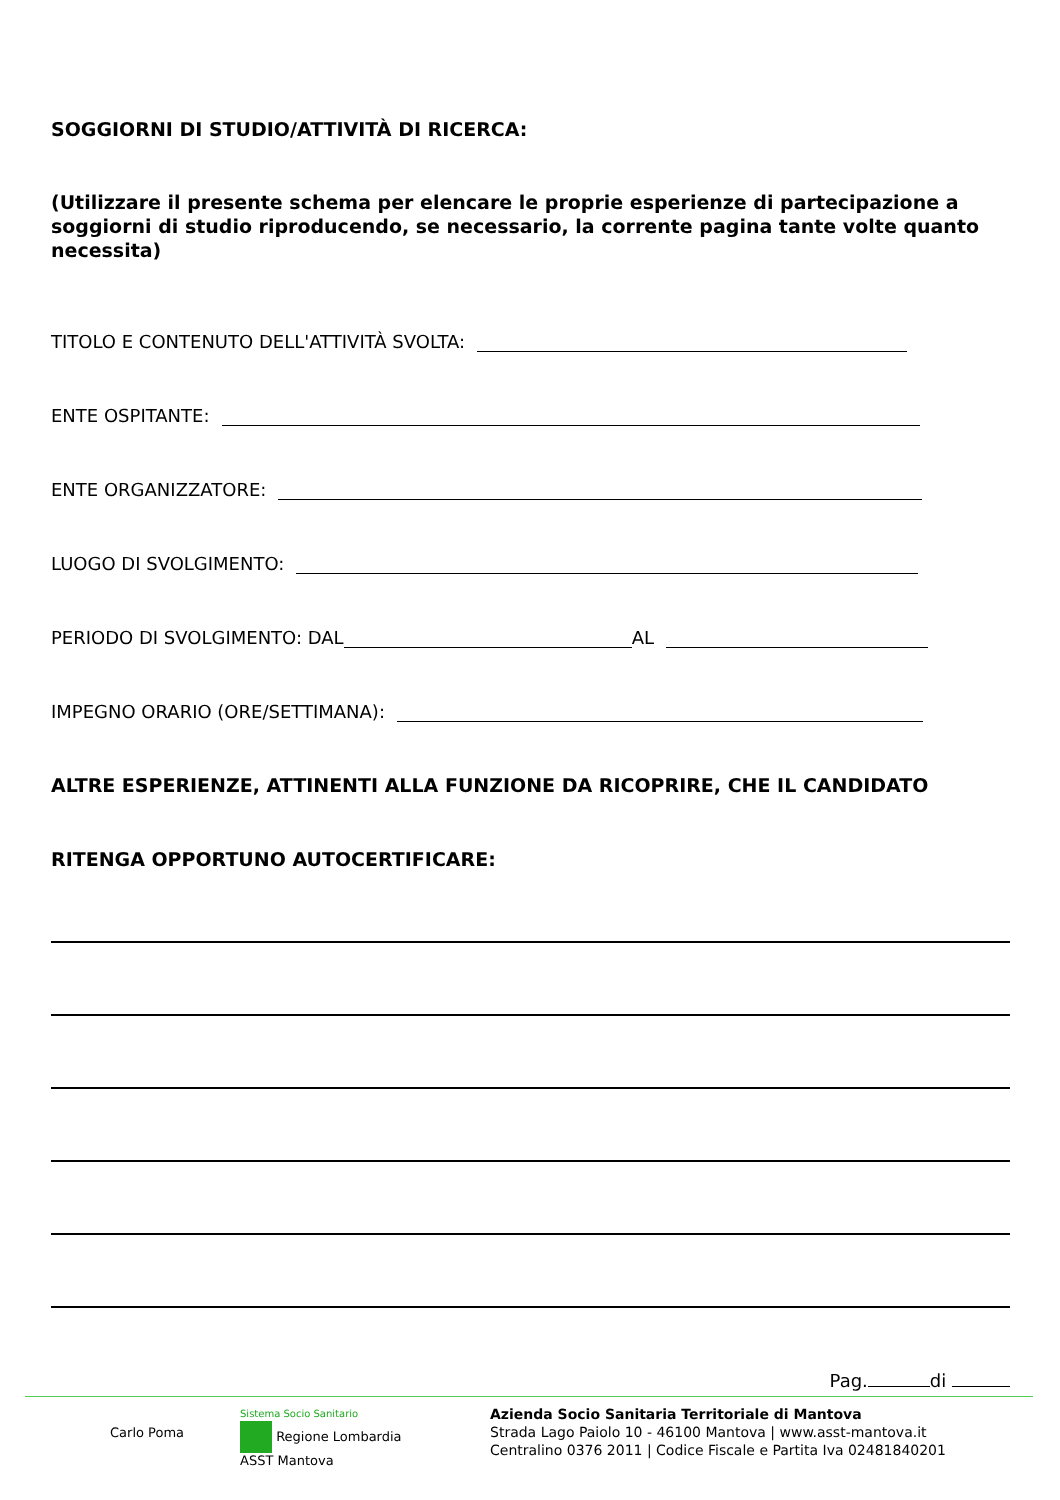SOGGIORNI DI STUDIO/ATTIVITÀ DI RICERCA:
(Utilizzare il presente schema per elencare le proprie esperienze di partecipazione a soggiorni di studio riproducendo, se necessario, la corrente pagina tante volte quanto necessita)
TITOLO E CONTENUTO DELL'ATTIVITÀ SVOLTA:
ENTE OSPITANTE:
ENTE ORGANIZZATORE:
LUOGO DI SVOLGIMENTO:
PERIODO DI SVOLGIMENTO: DAL AL
IMPEGNO ORARIO (ORE/SETTIMANA):
ALTRE ESPERIENZE, ATTINENTI ALLA FUNZIONE DA RICOPRIRE, CHE IL CANDIDATO
RITENGA OPPORTUNO AUTOCERTIFICARE:
Pag. di
Carlo Poma
Sistema Socio Sanitario
Regione Lombardia
ASST Mantova
Azienda Socio Sanitaria Territoriale di Mantova
Strada Lago Paiolo 10 - 46100 Mantova | www.asst-mantova.it
Centralino 0376 2011 | Codice Fiscale e Partita Iva 02481840201